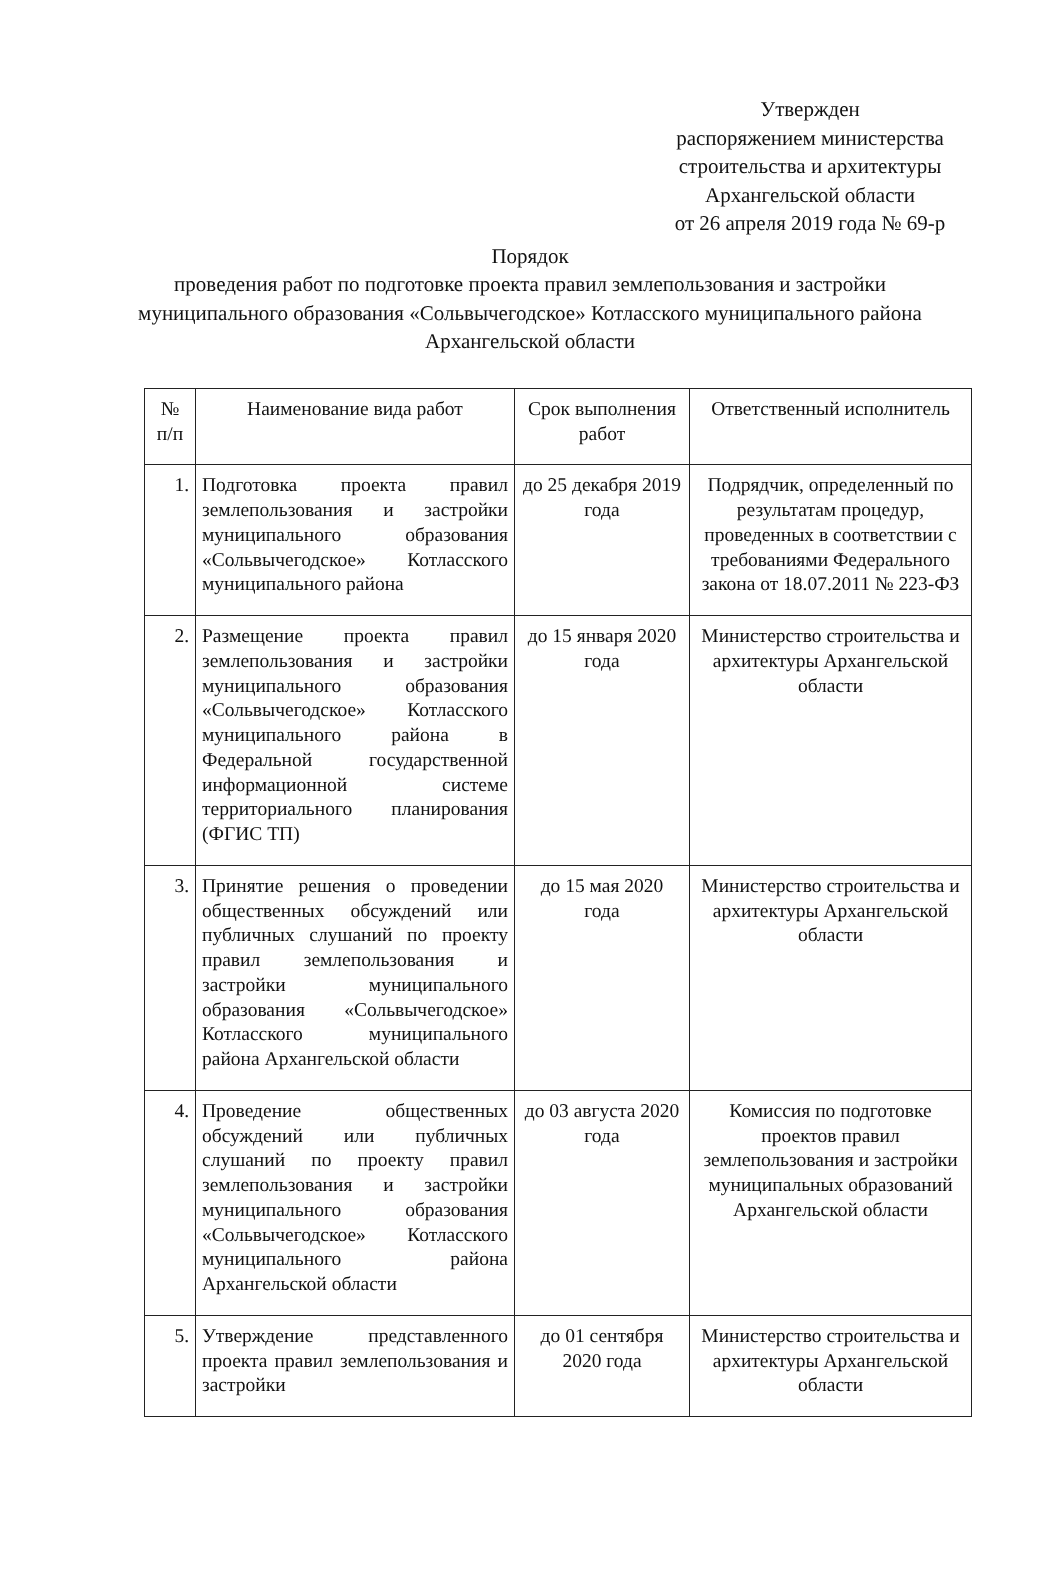Утвержден
распоряжением министерства строительства и архитектуры Архангельской области
от 26 апреля 2019 года № 69-р
Порядок
проведения работ по подготовке проекта правил землепользования и застройки муниципального образования «Сольвычегодское» Котласского муниципального района Архангельской области
| № п/п | Наименование вида работ | Срок выполнения работ | Ответственный исполнитель |
| --- | --- | --- | --- |
| 1. | Подготовка проекта правил землепользования и застройки муниципального образования «Сольвычегодское» Котласского муниципального района | до 25 декабря 2019 года | Подрядчик, определенный по результатам процедур, проведенных в соответствии с требованиями Федерального закона от 18.07.2011 № 223-ФЗ |
| 2. | Размещение проекта правил землепользования и застройки муниципального образования «Сольвычегодское» Котласского муниципального района в Федеральной государственной информационной системе территориального планирования (ФГИС ТП) | до 15 января 2020 года | Министерство строительства и архитектуры Архангельской области |
| 3. | Принятие решения о проведении общественных обсуждений или публичных слушаний по проекту правил землепользования и застройки муниципального образования «Сольвычегодское» Котласского муниципального района Архангельской области | до 15 мая 2020 года | Министерство строительства и архитектуры Архангельской области |
| 4. | Проведение общественных обсуждений или публичных слушаний по проекту правил землепользования и застройки муниципального образования «Сольвычегодское» Котласского муниципального района Архангельской области | до 03 августа 2020 года | Комиссия по подготовке проектов правил землепользования и застройки муниципальных образований Архангельской области |
| 5. | Утверждение представленного проекта правил землепользования и застройки | до 01 сентября 2020 года | Министерство строительства и архитектуры Архангельской области |